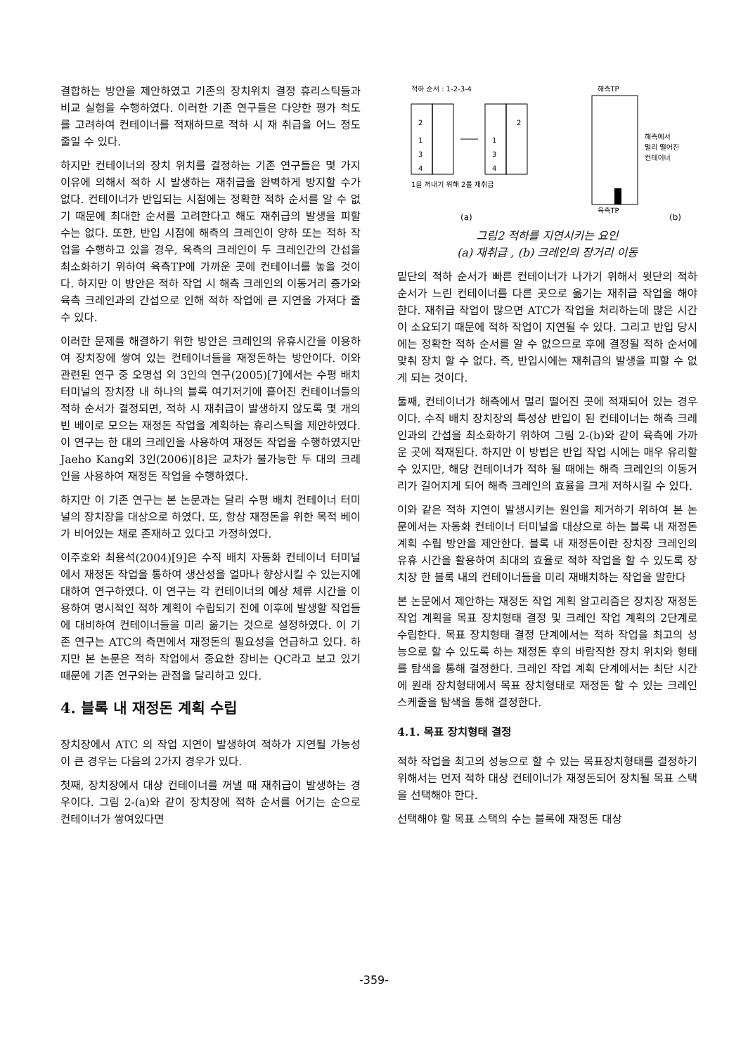결합하는 방안을 제안하였고 기존의 장치위치 결정 휴리스틱들과 비교 실험을 수행하였다. 이러한 기존 연구들은 다양한 평가 척도를 고려하여 컨테이너를 적재하므로 적하 시 재 취급을 어느 정도 줄일 수 있다.
하지만 컨테이너의 장치 위치를 결정하는 기존 연구들은 몇 가지 이유에 의해서 적하 시 발생하는 재취급을 완벽하게 방지할 수가 없다. 컨테이너가 반입되는 시점에는 정확한 적하 순서를 알 수 없기 때문에 최대한 순서를 고려한다고 해도 재취급의 발생을 피할 수는 없다. 또한, 반입 시점에 해측의 크레인이 양하 또는 적하 작업을 수행하고 있을 경우, 육측의 크레인이 두 크레인간의 간섭을 최소화하기 위하여 육측TP에 가까운 곳에 컨테이너를 놓을 것이다. 하지만 이 방안은 적하 작업 시 해측 크레인의 이동거리 증가와 육측 크레인과의 간섭으로 인해 적하 작업에 큰 지연을 가져다 줄 수 있다.
이러한 문제를 해결하기 위한 방안은 크레인의 유휴시간을 이용하여 장치장에 쌓여 있는 컨테이너들을 재정돈하는 방안이다. 이와 관련된 연구 중 오명섭 외 3인의 연구(2005)[7]에서는 수평 배치 터미널의 장치장 내 하나의 블록 여기저기에 흩어진 컨테이너들의 적하 순서가 결정되면, 적하 시 재취급이 발생하지 않도록 몇 개의 빈 베이로 모으는 재정돈 작업을 계획하는 휴리스틱을 제안하였다. 이 연구는 한 대의 크레인을 사용하여 재정돈 작업을 수행하였지만 Jaeho Kang외 3인(2006)[8]은 교차가 불가능한 두 대의 크레인을 사용하여 재정돈 작업을 수행하였다.
하지만 이 기존 연구는 본 논문과는 달리 수평 배치 컨테이너 터미널의 장치장을 대상으로 하였다. 또, 항상 재정돈을 위한 목적 베이가 비어있는 채로 존재하고 있다고 가정하였다.
이주호와 최용석(2004)[9]은 수직 배치 자동화 컨테이너 터미널에서 재정돈 작업을 통하여 생산성을 얼마나 향상시킬 수 있는지에 대하여 연구하였다. 이 연구는 각 컨테이너의 예상 체류 시간을 이용하여 명시적인 적하 계획이 수립되기 전에 이후에 발생할 작업들에 대비하여 컨테이너들을 미리 옮기는 것으로 설정하였다. 이 기존 연구는 ATC의 측면에서 재정돈의 필요성을 언급하고 있다. 하지만 본 논문은 적하 작업에서 중요한 장비는 QC라고 보고 있기 때문에 기존 연구와는 관점을 달리하고 있다.
4. 블록 내 재정돈 계획 수립
장치장에서 ATC 의 작업 지연이 발생하여 적하가 지연될 가능성이 큰 경우는 다음의 2가지 경우가 있다.
첫째, 장치장에서 대상 컨테이너를 꺼낼 때 재취급이 발생하는 경우이다. 그림 2-(a)와 같이 장치장에 적하 순서를 어기는 순으로 컨테이너가 쌓여있다면
적하 순서 : 1-2-3-4
2
1
3
4
1
3
4
2
1을 꺼내기 위해 2를 재취급
(a)
해측TP
해측에서
멀리 떨어진
컨테이너
육측TP
(b)
그림2 적하를 지연시키는 요인
(a) 재취급 , (b) 크레인의 장거리 이동
밑단의 적하 순서가 빠른 컨테이너가 나가기 위해서 윗단의 적하 순서가 느린 컨테이너를 다른 곳으로 옮기는 재취급 작업을 해야 한다. 재취급 작업이 많으면 ATC가 작업을 처리하는데 많은 시간이 소요되기 때문에 적하 작업이 지연될 수 있다. 그리고 반입 당시에는 정확한 적하 순서를 알 수 없으므로 후에 결정될 적하 순서에 맞춰 장치 할 수 없다. 즉, 반입시에는 재취급의 발생을 피할 수 없게 되는 것이다.
둘째, 컨테이너가 해측에서 멀리 떨어진 곳에 적재되어 있는 경우이다. 수직 배치 장치장의 특성상 반입이 된 컨테이너는 해측 크레인과의 간섭을 최소화하기 위하여 그림 2-(b)와 같이 육측에 가까운 곳에 적재된다. 하지만 이 방법은 반입 작업 시에는 매우 유리할 수 있지만, 해당 컨테이너가 적하 될 때에는 해측 크레인의 이동거리가 길어지게 되어 해측 크레인의 효율을 크게 저하시킬 수 있다.
이와 같은 적하 지연이 발생시키는 원인을 제거하기 위하여 본 논문에서는 자동화 컨테이너 터미널을 대상으로 하는 블록 내 재정돈 계획 수립 방안을 제안한다. 블록 내 재정돈이란 장치장 크레인의 유휴 시간을 활용하여 최대의 효율로 적하 작업을 할 수 있도록 장치장 한 블록 내의 컨테이너들을 미리 재배치하는 작업을 말한다
본 논문에서 제안하는 재정돈 작업 계획 알고리즘은 장치장 재정돈 작업 계획을 목표 장치형태 결정 및 크레인 작업 계획의 2단계로 수립한다. 목표 장치형태 결정 단계에서는 적하 작업을 최고의 성능으로 할 수 있도록 하는 재정돈 후의 바람직한 장치 위치와 형태를 탐색을 통해 결정한다. 크레인 작업 계획 단계에서는 최단 시간에 원래 장치형태에서 목표 장치형태로 재정돈 할 수 있는 크레인 스케줄을 탐색을 통해 결정한다.
4.1. 목표 장치형태 결정
적하 작업을 최고의 성능으로 할 수 있는 목표장치형태를 결정하기 위해서는 먼저 적하 대상 컨테이너가 재정돈되어 장치될 목표 스택을 선택해야 한다.
선택해야 할 목표 스택의 수는 블록에 재정돈 대상
-359-